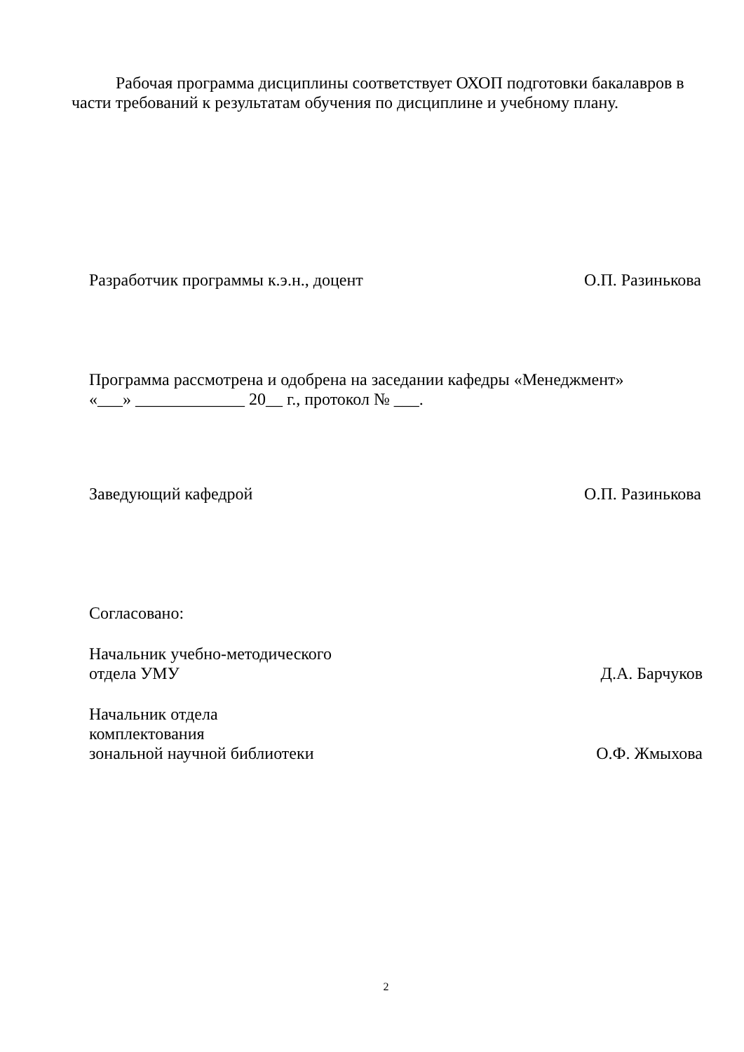Рабочая программа дисциплины соответствует ОХОП подготовки бакалавров в части требований к результатам обучения по дисциплине и учебному плану.
Разработчик программы к.э.н., доцент О.П. Разинькова
Программа рассмотрена и одобрена на заседании кафедры «Менеджмент»
«___» _____________ 20__ г., протокол № ___.
Заведующий кафедрой О.П. Разинькова
Согласовано:
Начальник учебно-методического
отдела УМУ Д.А. Барчуков
Начальник отдела
комплектования
зональной научной библиотеки О.Ф. Жмыхова
2